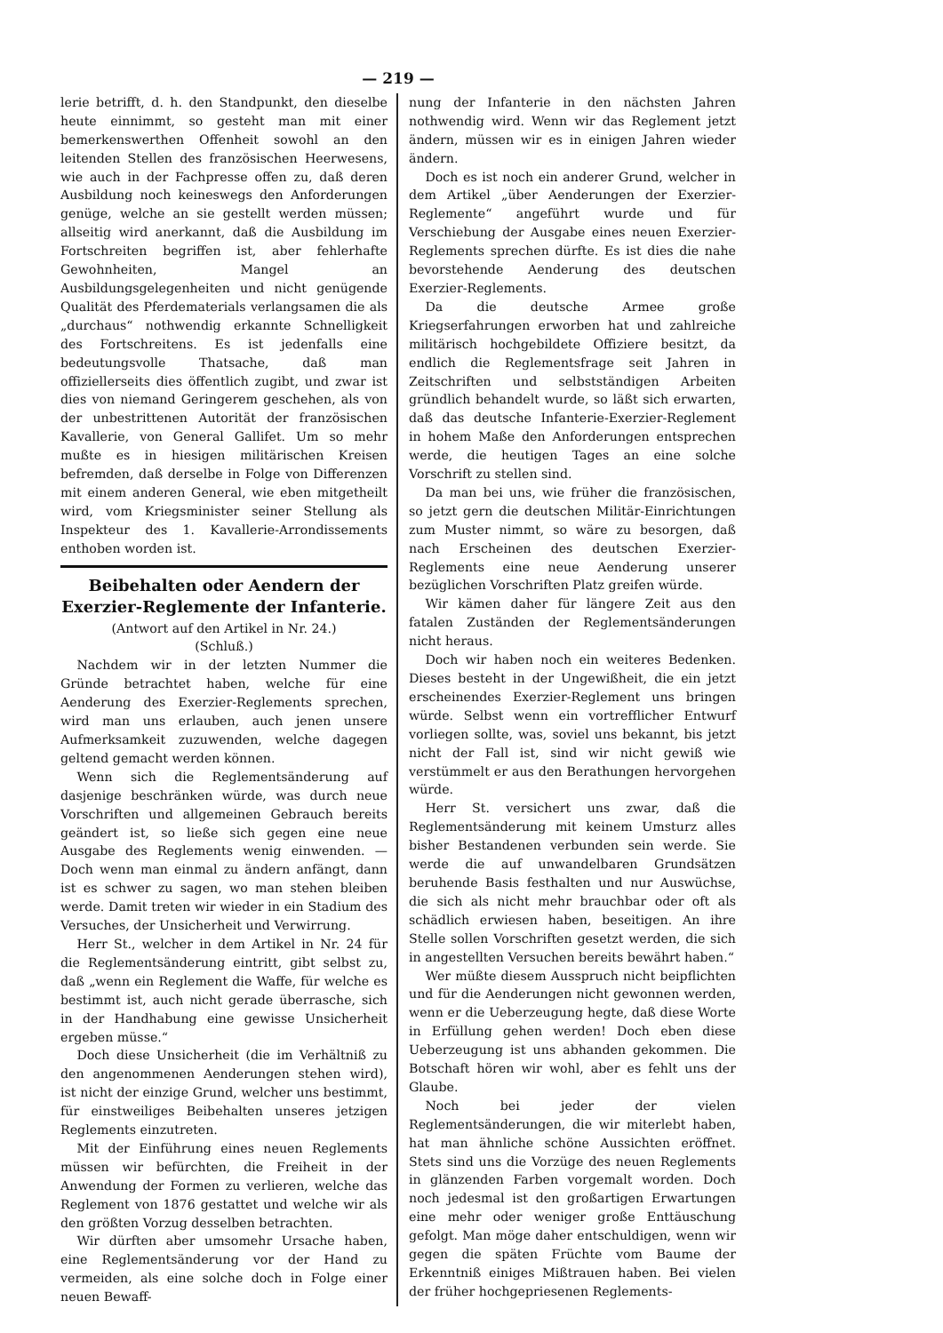— 219 —
lerie betrifft, d. h. den Standpunkt, den dieselbe heute einnimmt, so gesteht man mit einer bemerkenswerthen Offenheit sowohl an den leitenden Stellen des französischen Heerwesens, wie auch in der Fachpresse offen zu, daß deren Ausbildung noch keineswegs den Anforderungen genüge, welche an sie gestellt werden müssen; allseitig wird anerkannt, daß die Ausbildung im Fortschreiten begriffen ist, aber fehlerhafte Gewohnheiten, Mangel an Ausbildungsgelegenheiten und nicht genügende Qualität des Pferdematerials verlangsamen die als „durchaus“ nothwendig erkannte Schnelligkeit des Fortschreitens. Es ist jedenfalls eine bedeutungsvolle Thatsache, daß man offiziellerseits dies öffentlich zugibt, und zwar ist dies von niemand Geringerem geschehen, als von der unbestrittenen Autorität der französischen Kavallerie, von General Gallifet. Um so mehr mußte es in hiesigen militärischen Kreisen befremden, daß derselbe in Folge von Differenzen mit einem anderen General, wie eben mitgetheilt wird, vom Kriegsminister seiner Stellung als Inspekteur des 1. Kavallerie-Arrondissements enthoben worden ist.
Beibehalten oder Aendern der Exerzier-Reglemente der Infanterie.
(Antwort auf den Artikel in Nr. 24.)
(Schluß.)
Nachdem wir in der letzten Nummer die Gründe betrachtet haben, welche für eine Aenderung des Exerzier-Reglements sprechen, wird man uns erlauben, auch jenen unsere Aufmerksamkeit zuzuwenden, welche dagegen geltend gemacht werden können.
Wenn sich die Reglementsänderung auf dasjenige beschränken würde, was durch neue Vorschriften und allgemeinen Gebrauch bereits geändert ist, so ließe sich gegen eine neue Ausgabe des Reglements wenig einwenden. — Doch wenn man einmal zu ändern anfängt, dann ist es schwer zu sagen, wo man stehen bleiben werde. Damit treten wir wieder in ein Stadium des Versuches, der Unsicherheit und Verwirrung.
Herr St., welcher in dem Artikel in Nr. 24 für die Reglementsänderung eintritt, gibt selbst zu, daß „wenn ein Reglement die Waffe, für welche es bestimmt ist, auch nicht gerade überrasche, sich in der Handhabung eine gewisse Unsicherheit ergeben müsse.“
Doch diese Unsicherheit (die im Verhältniß zu den angenommenen Aenderungen stehen wird), ist nicht der einzige Grund, welcher uns bestimmt, für einstweiliges Beibehalten unseres jetzigen Reglements einzutreten.
Mit der Einführung eines neuen Reglements müssen wir befürchten, die Freiheit in der Anwendung der Formen zu verlieren, welche das Reglement von 1876 gestattet und welche wir als den größten Vorzug desselben betrachten.
Wir dürften aber umsomehr Ursache haben, eine Reglementsänderung vor der Hand zu vermeiden, als eine solche doch in Folge einer neuen Bewaff-
nung der Infanterie in den nächsten Jahren nothwendig wird. Wenn wir das Reglement jetzt ändern, müssen wir es in einigen Jahren wieder ändern.
Doch es ist noch ein anderer Grund, welcher in dem Artikel „über Aenderungen der Exerzier-Reglemente“ angeführt wurde und für Verschiebung der Ausgabe eines neuen Exerzier-Reglements sprechen dürfte. Es ist dies die nahe bevorstehende Aenderung des deutschen Exerzier-Reglements.
Da die deutsche Armee große Kriegserfahrungen erworben hat und zahlreiche militärisch hochgebildete Offiziere besitzt, da endlich die Reglementsfrage seit Jahren in Zeitschriften und selbstständigen Arbeiten gründlich behandelt wurde, so läßt sich erwarten, daß das deutsche Infanterie-Exerzier-Reglement in hohem Maße den Anforderungen entsprechen werde, die heutigen Tages an eine solche Vorschrift zu stellen sind.
Da man bei uns, wie früher die französischen, so jetzt gern die deutschen Militär-Einrichtungen zum Muster nimmt, so wäre zu besorgen, daß nach Erscheinen des deutschen Exerzier-Reglements eine neue Aenderung unserer bezüglichen Vorschriften Platz greifen würde.
Wir kämen daher für längere Zeit aus den fatalen Zuständen der Reglementsänderungen nicht heraus.
Doch wir haben noch ein weiteres Bedenken. Dieses besteht in der Ungewißheit, die ein jetzt erscheinendes Exerzier-Reglement uns bringen würde. Selbst wenn ein vortrefflicher Entwurf vorliegen sollte, was, soviel uns bekannt, bis jetzt nicht der Fall ist, sind wir nicht gewiß wie verstümmelt er aus den Berathungen hervorgehen würde.
Herr St. versichert uns zwar, daß die Reglementsänderung mit keinem Umsturz alles bisher Bestandenen verbunden sein werde. Sie werde die auf unwandelbaren Grundsätzen beruhende Basis festhalten und nur Auswüchse, die sich als nicht mehr brauchbar oder oft als schädlich erwiesen haben, beseitigen. An ihre Stelle sollen Vorschriften gesetzt werden, die sich in angestellten Versuchen bereits bewährt haben.“
Wer müßte diesem Ausspruch nicht beipflichten und für die Aenderungen nicht gewonnen werden, wenn er die Ueberzeugung hegte, daß diese Worte in Erfüllung gehen werden! Doch eben diese Ueberzeugung ist uns abhanden gekommen. Die Botschaft hören wir wohl, aber es fehlt uns der Glaube.
Noch bei jeder der vielen Reglementsänderungen, die wir miterlebt haben, hat man ähnliche schöne Aussichten eröffnet. Stets sind uns die Vorzüge des neuen Reglements in glänzenden Farben vorgemalt worden. Doch noch jedesmal ist den großartigen Erwartungen eine mehr oder weniger große Enttäuschung gefolgt. Man möge daher entschuldigen, wenn wir gegen die späten Früchte vom Baume der Erkenntniß einiges Mißtrauen haben. Bei vielen der früher hochgepriesenen Reglements-